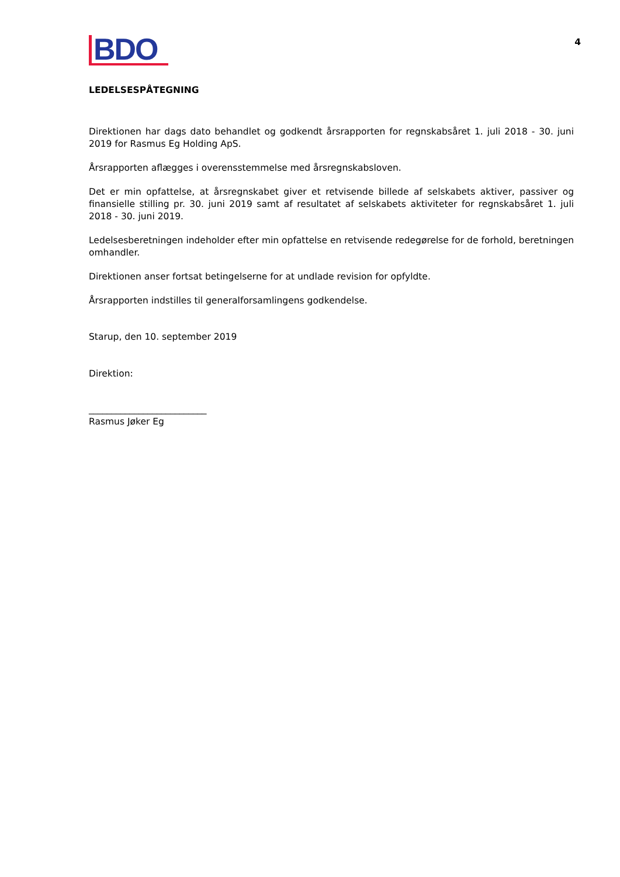BDO
4
LEDELSESPÅTEGNING
Direktionen har dags dato behandlet og godkendt årsrapporten for regnskabsåret 1. juli 2018 - 30. juni 2019 for Rasmus Eg Holding ApS.
Årsrapporten aflægges i overensstemmelse med årsregnskabsloven.
Det er min opfattelse, at årsregnskabet giver et retvisende billede af selskabets aktiver, passiver og finansielle stilling pr. 30. juni 2019 samt af resultatet af selskabets aktiviteter for regnskabsåret 1. juli 2018 - 30. juni 2019.
Ledelsesberetningen indeholder efter min opfattelse en retvisende redegørelse for de forhold, beretningen omhandler.
Direktionen anser fortsat betingelserne for at undlade revision for opfyldte.
Årsrapporten indstilles til generalforsamlingens godkendelse.
Starup, den 10. september 2019
Direktion:
__________________________
Rasmus Jøker Eg